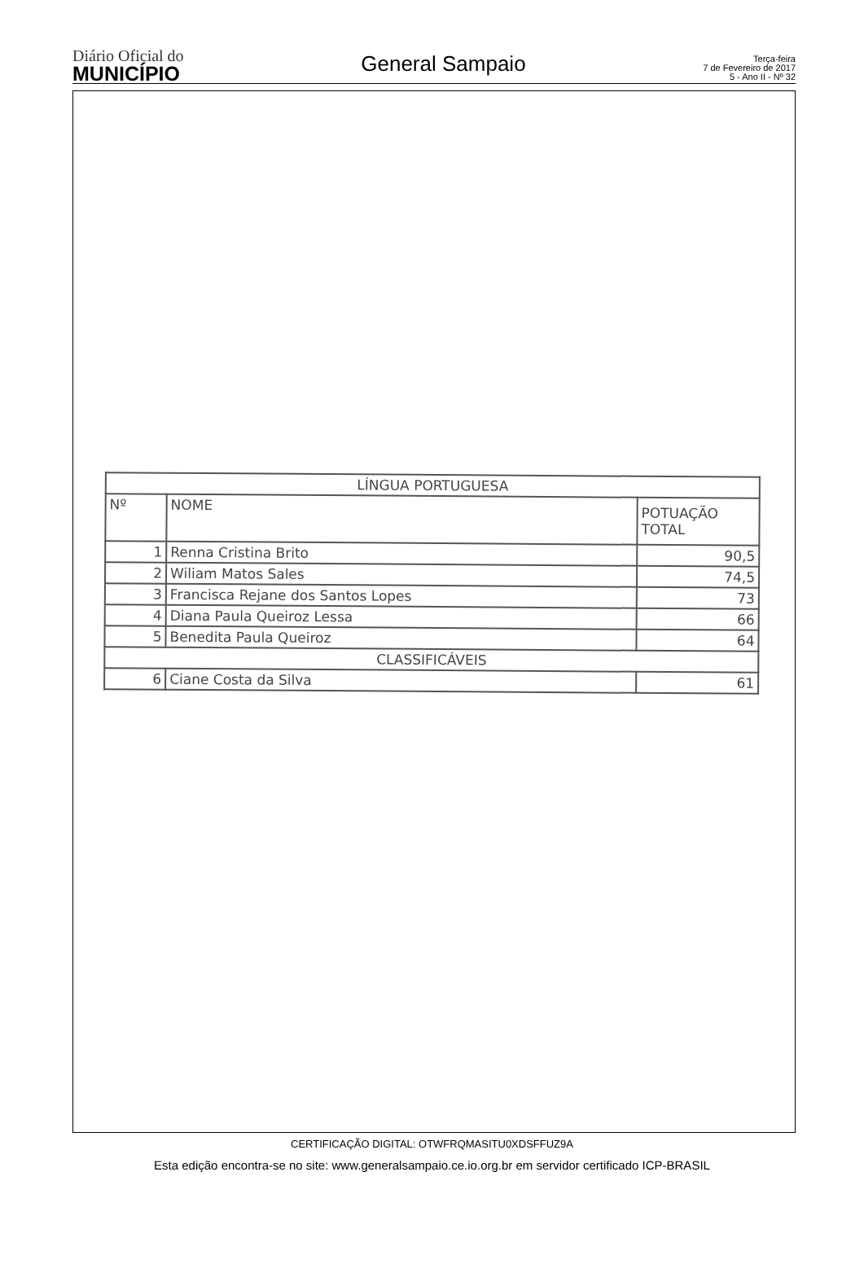Diário Oficial do
MUNICÍPIO
General Sampaio
Terça-feira
7 de Fevereiro de 2017
5 - Ano II - Nº 32
| LÍNGUA PORTUGUESA | | |
| --- | --- | --- |
| Nº | NOME | POTUAÇÃO TOTAL |
| 1 | Renna Cristina Brito | 90,5 |
| 2 | Wiliam Matos Sales | 74,5 |
| 3 | Francisca Rejane dos Santos Lopes | 73 |
| 4 | Diana Paula Queiroz Lessa | 66 |
| 5 | Benedita Paula Queiroz | 64 |
| CLASSIFICÁVEIS | | |
| 6 | Ciane Costa da Silva | 61 |
CERTIFICAÇÃO DIGITAL: OTWFRQMASITU0XDSFFUZ9A
Esta edição encontra-se no site: www.generalsampaio.ce.io.org.br em servidor certificado ICP-BRASIL